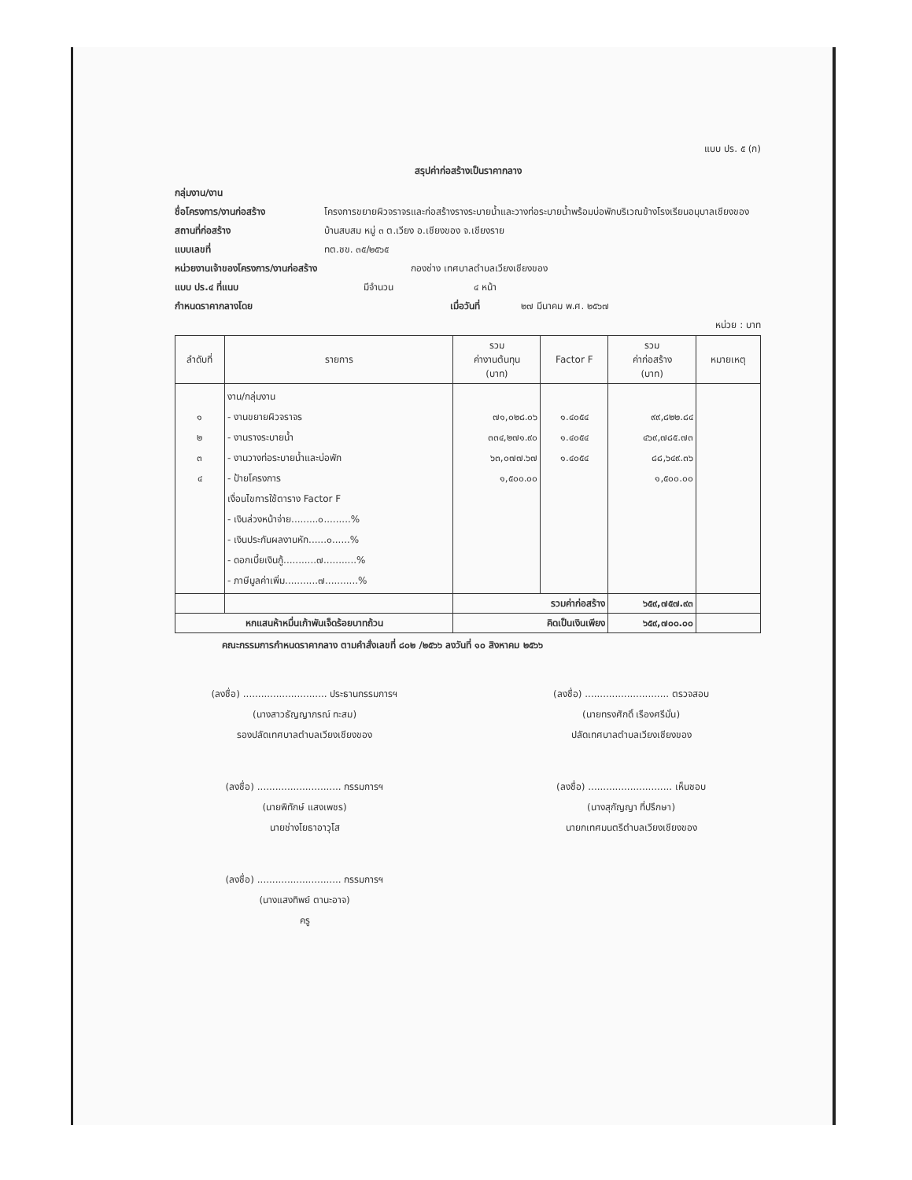แบบ ปร. ๕ (ก)
สรุปค่าก่อสร้างเป็นราคากลาง
กลุ่มงาน/งาน
ชื่อโครงการ/งานก่อสร้าง โครงการขยายผิวจราจรและก่อสร้างรางระบายน้ำและวางท่อระบายน้ำพร้อมบ่อพักบริเวณข้างโรงเรียนอนุบาลเชียงของ
สถานที่ก่อสร้าง บ้านสบสม หมู่ ๓ ต.เวียง อ.เชียงของ จ.เชียงราย
แบบเลขที่ ทต.ชข. ๓๕/๒๕๖๕
หน่วยงานเจ้าของโครงการ/งานก่อสร้าง กองช่าง เทศบาลตำบลเวียงเชียงของ
แบบ ปร.๔ ที่แนบ มีจำนวน ๔ หน้า
กำหนดราคากลางโดย เมื่อวันที่ ๒๗ มีนาคม พ.ศ. ๒๕๖๗
หน่วย : บาท
| ลำดับที่ | รายการ | รวม ค่างานต้นทุน (บาท) | Factor F | รวม ค่าก่อสร้าง (บาท) | หมายเหตุ |
| --- | --- | --- | --- | --- | --- |
| ๑ ๒ ๓ ๔ | งาน/กลุ่มงาน - งานขยายผิวจราจร - งานรางระบายน้ำ - งานวางท่อระบายน้ำและบ่อพัก - ป้ายโครงการ เงื่อนไขการใช้ตาราง Factor F - เงินล่วงหน้าจ่าย.........๐.........% - เงินประกันผลงานหัก......๐......% - ดอกเบี้ยเงินกู้...........๗...........% - ภาษีมูลค่าเพิ่ม...........๗...........% | ๗๑,๐๒๘.๐๖ ๓๓๔,๒๗๑.๙๐ ๖๓,๐๗๗.๖๗ ๑,๕๐๐.๐๐ | ๑.๔๐๕๔ ๑.๔๐๕๔ ๑.๔๐๕๔ | ๙๙,๘๒๒.๘๔ ๔๖๙,๗๘๕.๗๓ ๘๘,๖๔๙.๓๖ ๑,๕๐๐.๐๐ | |
| | | รวมค่าก่อสร้าง | | ๖๕๙,๗๕๗.๙๓ | |
| หกแสนห้าหมื่นเก้าพันเจ็ดร้อยบาทถ้วน | | คิดเป็นเงินเพียง | | ๖๕๙,๗๐๐.๐๐ | |
คณะกรรมการกำหนดราคากลาง ตามคำสั่งเลขที่ ๘๐๒ /๒๕๖๖ ลงวันที่ ๑๐ สิงหาคม ๒๕๖๖
(ลงชื่อ) ............................ ประธานกรรมการฯ
(นางสาวธัญญาภรณ์ ทะสม)
รองปลัดเทศบาลตำบลเวียงเชียงของ
(ลงชื่อ) ............................ ตรวจสอบ
(นายทรงศักดิ์ เรืองศรีมั่น)
ปลัดเทศบาลตำบลเวียงเชียงของ
(ลงชื่อ) ............................ กรรมการฯ
(นายพิทักษ์ แสงเพชร)
นายช่างโยธาอาวุโส
(ลงชื่อ) ............................ เห็นชอบ
(นางสุกัญญา ที่ปรึกษา)
นายกเทศมนตรีตำบลเวียงเชียงของ
(ลงชื่อ) ............................ กรรมการฯ
(นางแสงทิพย์ ตานะอาจ)
ครู